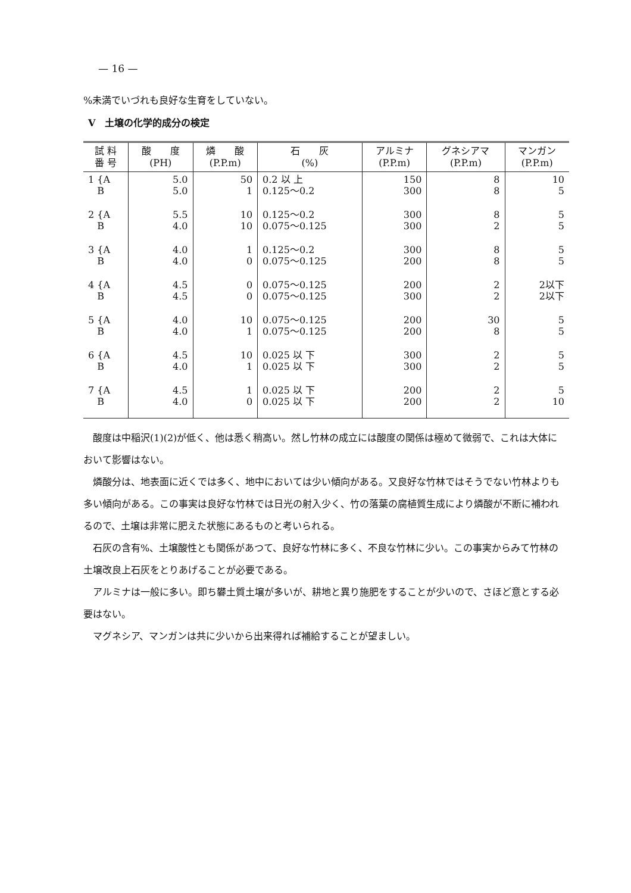— 16 —
%未満でいづれも良好な生育をしていない。
V　土壌の化学的成分の検定
| 試 料 番 号 | 酸 度 (PH) | 燐 酸 (P.P.m) | 石 灰 (%) | アルミナ (P.P.m) | グネシアマ (P.P.m) | マンガン (P.P.m) |
| --- | --- | --- | --- | --- | --- | --- |
| 1 {A B | 5.0 5.0 | 50 1 | 0.2 以 上 0.125～0.2 | 150 300 | 8 8 | 10 5 |
| 2 {A B | 5.5 4.0 | 10 10 | 0.125～0.2 0.075～0.125 | 300 300 | 8 2 | 5 5 |
| 3 {A B | 4.0 4.0 | 1 0 | 0.125～0.2 0.075～0.125 | 300 200 | 8 8 | 5 5 |
| 4 {A B | 4.5 4.5 | 0 0 | 0.075～0.125 0.075～0.125 | 200 300 | 2 2 | 2以下 2以下 |
| 5 {A B | 4.0 4.0 | 10 1 | 0.075～0.125 0.075～0.125 | 200 200 | 30 8 | 5 5 |
| 6 {A B | 4.5 4.0 | 10 1 | 0.025 以 下 0.025 以 下 | 300 300 | 2 2 | 5 5 |
| 7 {A B | 4.5 4.0 | 1 0 | 0.025 以 下 0.025 以 下 | 200 200 | 2 2 | 5 10 |
酸度は中稲沢(1)(2)が低く、他は悉く稍高い。然し竹林の成立には酸度の関係は極めて微弱で、これは大体において影響はない。
燐酸分は、地表面に近くでは多く、地中においては少い傾向がある。又良好な竹林ではそうでない竹林よりも多い傾向がある。この事実は良好な竹林では日光の射入少く、竹の落葉の腐植質生成により燐酸が不断に補われるので、土壌は非常に肥えた状態にあるものと考いられる。
石灰の含有%、土壌酸性とも関係があつて、良好な竹林に多く、不良な竹林に少い。この事実からみて竹林の土壌改良上石灰をとりあげることが必要である。
アルミナは一般に多い。即ち礬土質土壌が多いが、耕地と異り施肥をすることが少いので、さほど意とする必要はない。
マグネシア、マンガンは共に少いから出来得れば補給することが望ましい。